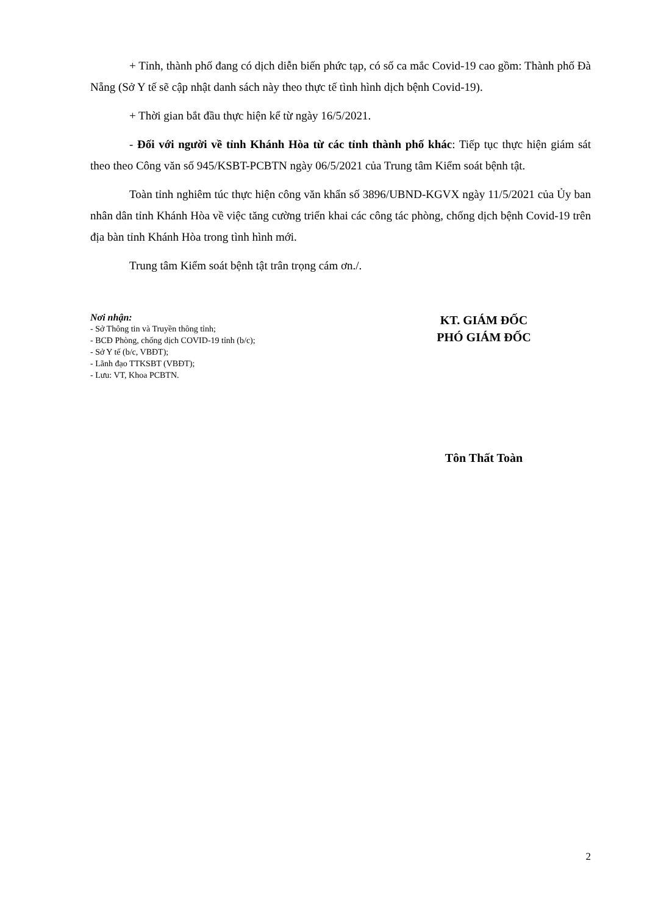+ Tỉnh, thành phố đang có dịch diễn biến phức tạp, có số ca mắc Covid-19 cao gồm: Thành phố Đà Nẵng (Sở Y tế sẽ cập nhật danh sách này theo thực tế tình hình dịch bệnh Covid-19).
+ Thời gian bắt đầu thực hiện kể từ ngày 16/5/2021.
- Đối với người về tỉnh Khánh Hòa từ các tỉnh thành phố khác: Tiếp tục thực hiện giám sát theo theo Công văn số 945/KSBT-PCBTN ngày 06/5/2021 của Trung tâm Kiểm soát bệnh tật.
Toàn tỉnh nghiêm túc thực hiện công văn khẩn số 3896/UBND-KGVX ngày 11/5/2021 của Ủy ban nhân dân tỉnh Khánh Hòa về việc tăng cường triển khai các công tác phòng, chống dịch bệnh Covid-19 trên địa bàn tỉnh Khánh Hòa trong tình hình mới.
Trung tâm Kiểm soát bệnh tật trân trọng cám ơn./.
Nơi nhận:
- Sở Thông tin và Truyền thông tỉnh;
- BCĐ Phòng, chống dịch COVID-19 tỉnh (b/c);
- Sở Y tế (b/c, VBĐT);
- Lãnh đạo TTKSBT (VBĐT);
- Lưu: VT, Khoa PCBTN.
KT. GIÁM ĐỐC
PHÓ GIÁM ĐỐC
Tôn Thất Toàn
2